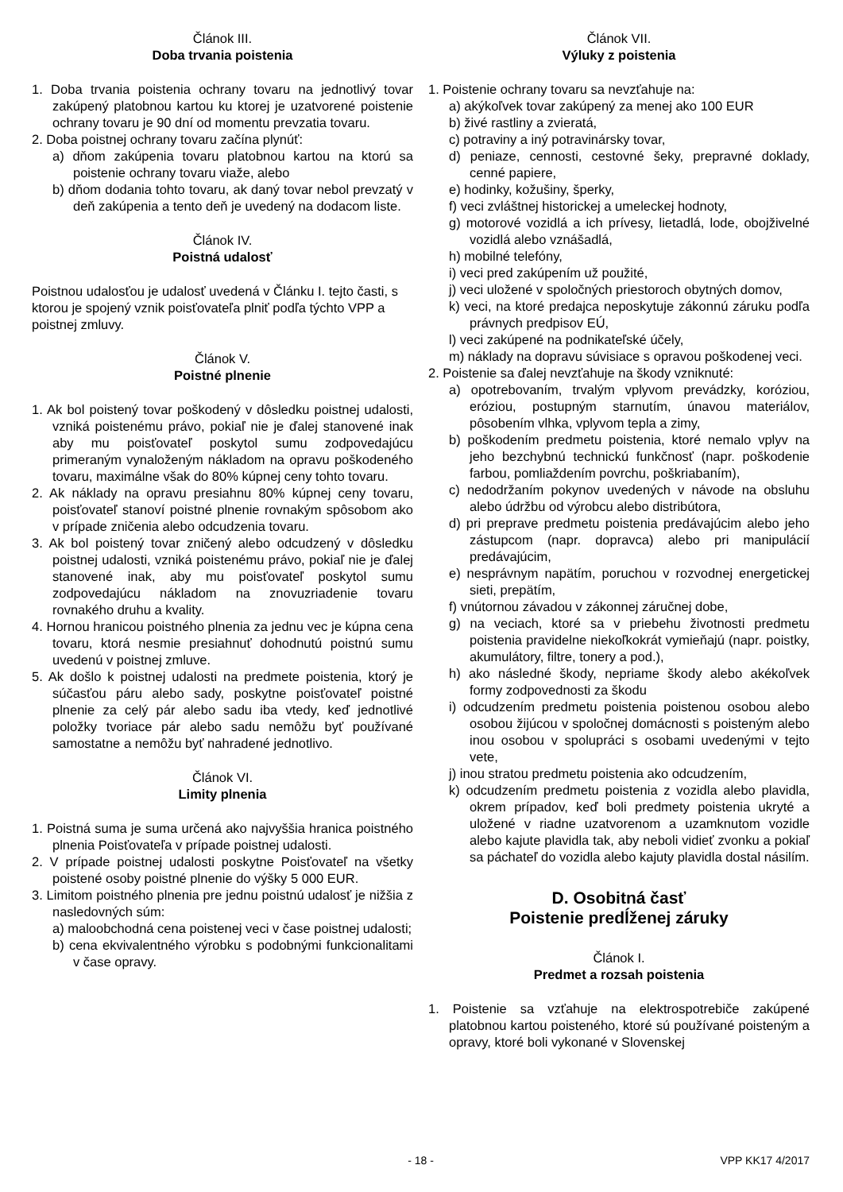Článok III.
Doba trvania poistenia
1. Doba trvania poistenia ochrany tovaru na jednotlivý tovar zakúpený platobnou kartou ku ktorej je uzatvorené poistenie ochrany tovaru je 90 dní od momentu prevzatia tovaru.
2. Doba poistnej ochrany tovaru začína plynúť:
a) dňom zakúpenia tovaru platobnou kartou na ktorú sa poistenie ochrany tovaru viaže, alebo
b) dňom dodania tohto tovaru, ak daný tovar nebol prevzatý v deň zakúpenia a tento deň je uvedený na dodacom liste.
Článok IV.
Poistná udalosť
Poistnou udalosťou je udalosť uvedená v Článku I. tejto časti, s ktorou je spojený vznik poisťovateľa plniť podľa týchto VPP a poistnej zmluvy.
Článok V.
Poistné plnenie
1. Ak bol poistený tovar poškodený v dôsledku poistnej udalosti, vzniká poistenému právo, pokiaľ nie je ďalej stanovené inak aby mu poisťovateľ poskytol sumu zodpovedajúcu primeraným vynaloženým nákladom na opravu poškodeného tovaru, maximálne však do 80% kúpnej ceny tohto tovaru.
2. Ak náklady na opravu presiahnu 80% kúpnej ceny tovaru, poisťovateľ stanoví poistné plnenie rovnakým spôsobom ako v prípade zničenia alebo odcudzenia tovaru.
3. Ak bol poistený tovar zničený alebo odcudzený v dôsledku poistnej udalosti, vzniká poistenému právo, pokiaľ nie je ďalej stanovené inak, aby mu poisťovateľ poskytol sumu zodpovedajúcu nákladom na znovuzriadenie tovaru rovnakého druhu a kvality.
4. Hornou hranicou poistného plnenia za jednu vec je kúpna cena tovaru, ktorá nesmie presiahnuť dohodnutú poistnú sumu uvedenú v poistnej zmluve.
5. Ak došlo k poistnej udalosti na predmete poistenia, ktorý je súčasťou páru alebo sady, poskytne poisťovateľ poistné plnenie za celý pár alebo sadu iba vtedy, keď jednotlivé položky tvoriace pár alebo sadu nemôžu byť používané samostatne a nemôžu byť nahradené jednotlivo.
Článok VI.
Limity plnenia
1. Poistná suma je suma určená ako najvyššia hranica poistného plnenia Poisťovateľa v prípade poistnej udalosti.
2. V prípade poistnej udalosti poskytne Poisťovateľ na všetky poistené osoby poistné plnenie do výšky 5 000 EUR.
3. Limitom poistného plnenia pre jednu poistnú udalosť je nižšia z nasledovných súm:
a) maloobchodná cena poistenej veci v čase poistnej udalosti;
b) cena ekvivalentného výrobku s podobnými funkcionalitami v čase opravy.
Článok VII.
Výluky z poistenia
1. Poistenie ochrany tovaru sa nevzťahuje na:
a) akýkoľvek tovar zakúpený za menej ako 100 EUR
b) živé rastliny a zvieratá,
c) potraviny a iný potravinársky tovar,
d) peniaze, cennosti, cestovné šeky, prepravné doklady, cenné papiere,
e) hodinky, kožušiny, šperky,
f) veci zvláštnej historickej a umeleckej hodnoty,
g) motorové vozidlá a ich prívesy, lietadlá, lode, obojživelné vozidlá alebo vznášadlá,
h) mobilné telefóny,
i) veci pred zakúpením už použité,
j) veci uložené v spoločných priestoroch obytných domov,
k) veci, na ktoré predajca neposkytuje zákonnú záruku podľa právnych predpisov EÚ,
l) veci zakúpené na podnikateľské účely,
m) náklady na dopravu súvisiace s opravou poškodenej veci.
2. Poistenie sa ďalej nevzťahuje na škody vzniknuté:
a) opotrebovaním, trvalým vplyvom prevádzky, koróziou, eróziou, postupným starnutím, únavou materiálov, pôsobením vlhka, vplyvom tepla a zimy,
b) poškodením predmetu poistenia, ktoré nemalo vplyv na jeho bezchybnú technickú funkčnosť (napr. poškodenie farbou, pomliaždením povrchu, poškriabaním),
c) nedodržaním pokynov uvedených v návode na obsluhu alebo údržbu od výrobcu alebo distribútora,
d) pri preprave predmetu poistenia predávajúcim alebo jeho zástupcom (napr. dopravca) alebo pri manipulácií predávajúcim,
e) nesprávnym napätím, poruchou v rozvodnej energetickej sieti, prepätím,
f) vnútornou závadou v zákonnej záručnej dobe,
g) na veciach, ktoré sa v priebehu životnosti predmetu poistenia pravidelne niekoľkokrát vymieňajú (napr. poistky, akumulátory, filtre, tonery a pod.),
h) ako následné škody, nepriame škody alebo akékoľvek formy zodpovednosti za škodu
i) odcudzením predmetu poistenia poistenou osobou alebo osobou žijúcou v spoločnej domácnosti s poisteným alebo inou osobou v spolupráci s osobami uvedenými v tejto vete,
j) inou stratou predmetu poistenia ako odcudzením,
k) odcudzením predmetu poistenia z vozidla alebo plavidla, okrem prípadov, keď boli predmety poistenia ukryté a uložené v riadne uzatvorenom a uzamknutom vozidle alebo kajute plavidla tak, aby neboli vidieť zvonku a pokiaľ sa páchateľ do vozidla alebo kajuty plavidla dostal násilím.
D. Osobitná časť
Poistenie predĺženej záruky
Článok I.
Predmet a rozsah poistenia
1. Poistenie sa vzťahuje na elektrospotrebiče zakúpené platobnou kartou poisteného, ktoré sú používané poisteným a opravy, ktoré boli vykonané v Slovenskej
- 18 - VPP KK17 4/2017